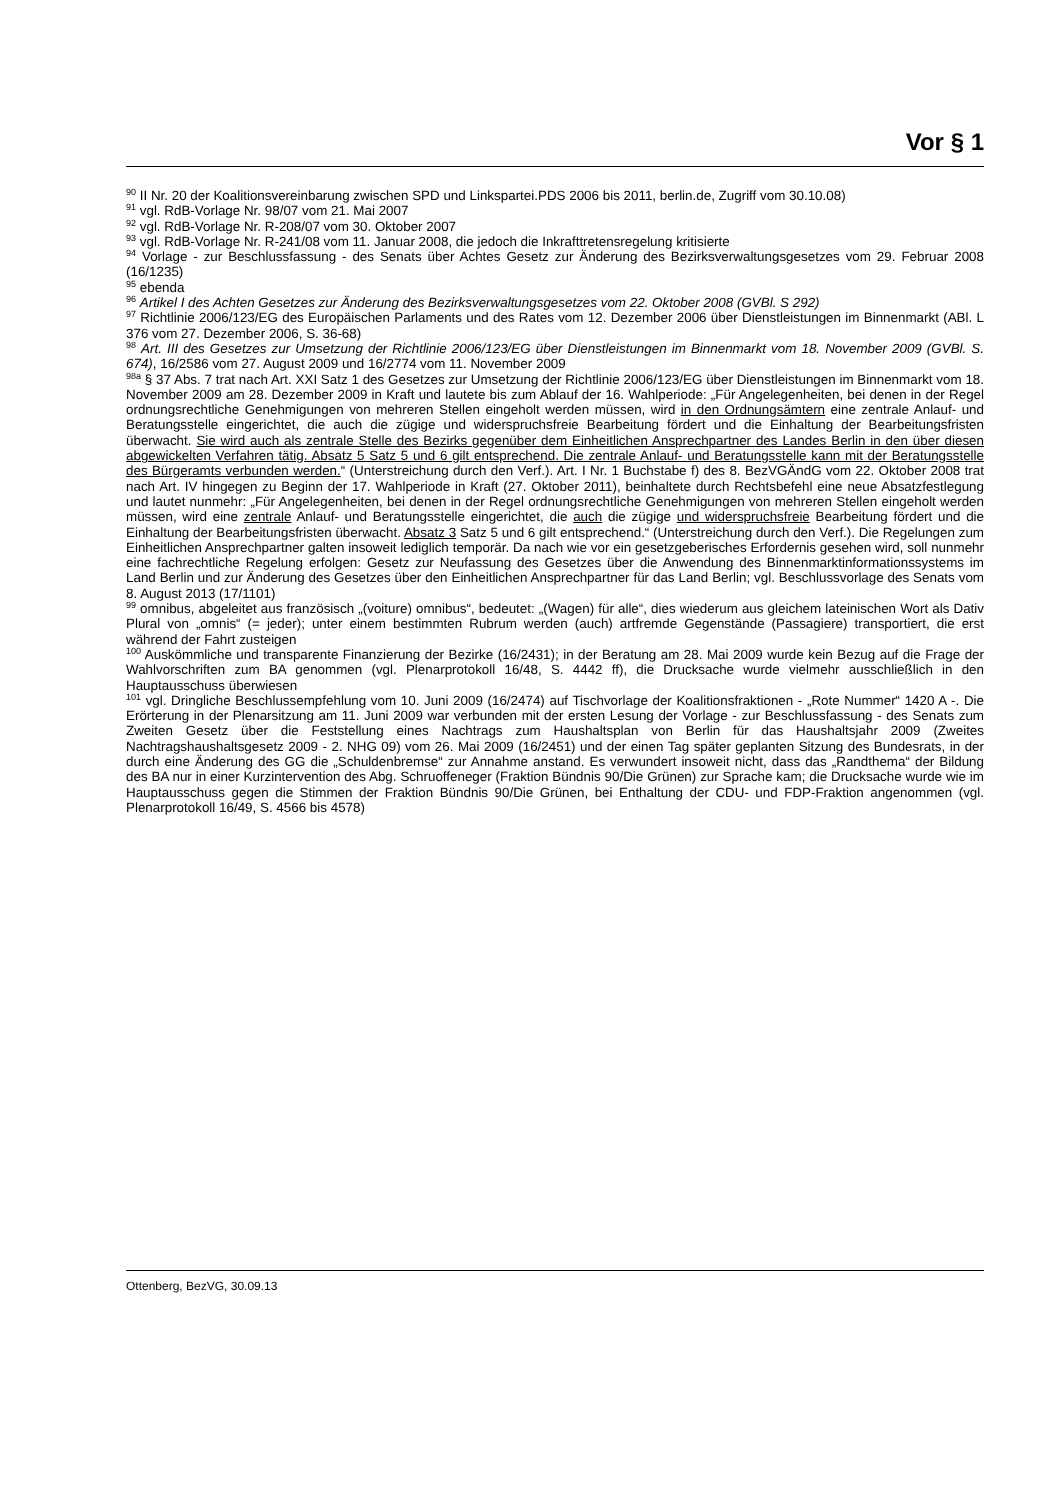Vor § 1
<sup>90</sup> II Nr. 20 der Koalitionsvereinbarung zwischen SPD und Linkspartei.PDS 2006 bis 2011, berlin.de, Zugriff vom 30.10.08)
<sup>91</sup> vgl. RdB-Vorlage Nr. 98/07 vom 21. Mai 2007
<sup>92</sup> vgl. RdB-Vorlage Nr. R-208/07 vom 30. Oktober 2007
<sup>93</sup> vgl. RdB-Vorlage Nr. R-241/08 vom 11. Januar 2008, die jedoch die Inkrafttretensregelung kritisierte
<sup>94</sup> Vorlage - zur Beschlussfassung - des Senats über Achtes Gesetz zur Änderung des Bezirksverwaltungsgesetzes vom 29. Februar 2008 (16/1235)
<sup>95</sup> ebenda
<sup>96</sup> Artikel I des Achten Gesetzes zur Änderung des Bezirksverwaltungsgesetzes vom 22. Oktober 2008 (GVBl. S 292)
<sup>97</sup> Richtlinie 2006/123/EG des Europäischen Parlaments und des Rates vom 12. Dezember 2006 über Dienstleistungen im Binnenmarkt (ABl. L 376 vom 27. Dezember 2006, S. 36-68)
<sup>98</sup> Art. III des Gesetzes zur Umsetzung der Richtlinie 2006/123/EG über Dienstleistungen im Binnenmarkt vom 18. November 2009 (GVBl. S. 674), 16/2586 vom 27. August 2009 und 16/2774 vom 11. November 2009
<sup>98a</sup> § 37 Abs. 7 trat nach Art. XXI Satz 1 des Gesetzes zur Umsetzung der Richtlinie 2006/123/EG über Dienstleistungen im Binnenmarkt vom 18. November 2009 am 28. Dezember 2009 in Kraft und lautete bis zum Ablauf der 16. Wahlperiode: „Für Angelegenheiten, bei denen in der Regel ordnungsrechtliche Genehmigungen von mehreren Stellen eingeholt werden müssen, wird in den Ordnungsämtern eine zentrale Anlauf- und Beratungsstelle eingerichtet, die auch die zügige und widerspruchsfreie Bearbeitung fördert und die Einhaltung der Bearbeitungsfristen überwacht. Sie wird auch als zentrale Stelle des Bezirks gegenüber dem Einheitlichen Ansprechpartner des Landes Berlin in den über diesen abgewickelten Verfahren tätig. Absatz 5 Satz 5 und 6 gilt entsprechend. Die zentrale Anlauf- und Beratungsstelle kann mit der Beratungsstelle des Bürgeramts verbunden werden.“ (Unterstreichung durch den Verf.). Art. I Nr. 1 Buchstabe f) des 8. BezVGÄndG vom 22. Oktober 2008 trat nach Art. IV hingegen zu Beginn der 17. Wahlperiode in Kraft (27. Oktober 2011), beinhaltete durch Rechtsbefehl eine neue Absatzfestlegung und lautet nunmehr: „Für Angelegenheiten, bei denen in der Regel ordnungsrechtliche Genehmigungen von mehreren Stellen eingeholt werden müssen, wird eine zentrale Anlauf- und Beratungsstelle eingerichtet, die auch die zügige und widerspruchsfreie Bearbeitung fördert und die Einhaltung der Bearbeitungsfristen überwacht. Absatz 3 Satz 5 und 6 gilt entsprechend.“ (Unterstreichung durch den Verf.). Die Regelungen zum Einheitlichen Ansprechpartner galten insoweit lediglich temporär. Da nach wie vor ein gesetzgeberisches Erfordernis gesehen wird, soll nunmehr eine fachrechtliche Regelung erfolgen: Gesetz zur Neufassung des Gesetzes über die Anwendung des Binnenmarktinformationssystems im Land Berlin und zur Änderung des Gesetzes über den Einheitlichen Ansprechpartner für das Land Berlin; vgl. Beschlussvorlage des Senats vom 8. August 2013 (17/1101)
<sup>99</sup> omnibus, abgeleitet aus französisch „(voiture) omnibus“, bedeutet: „(Wagen) für alle“, dies wiederum aus gleichem lateinischen Wort als Dativ Plural von „omnis“ (= jeder); unter einem bestimmten Rubrum werden (auch) artfremde Gegenstände (Passagiere) transportiert, die erst während der Fahrt zusteigen
<sup>100</sup> Auskömmliche und transparente Finanzierung der Bezirke (16/2431); in der Beratung am 28. Mai 2009 wurde kein Bezug auf die Frage der Wahlvorschriften zum BA genommen (vgl. Plenarprotokoll 16/48, S. 4442 ff), die Drucksache wurde vielmehr ausschließlich in den Hauptausschuss überwiesen
<sup>101</sup> vgl. Dringliche Beschlussempfehlung vom 10. Juni 2009 (16/2474) auf Tischvorlage der Koalitionsfraktionen - „Rote Nummer“ 1420 A -. Die Erörterung in der Plenarsitzung am 11. Juni 2009 war verbunden mit der ersten Lesung der Vorlage - zur Beschlussfassung - des Senats zum Zweiten Gesetz über die Feststellung eines Nachtrags zum Haushaltsplan von Berlin für das Haushaltsjahr 2009 (Zweites Nachtragshaushaltsgesetz 2009 - 2. NHG 09) vom 26. Mai 2009 (16/2451) und der einen Tag später geplanten Sitzung des Bundesrats, in der durch eine Änderung des GG die „Schuldenbremse“ zur Annahme anstand. Es verwundert insoweit nicht, dass das „Randthema“ der Bildung des BA nur in einer Kurzintervention des Abg. Schruoffeneger (Fraktion Bündnis 90/Die Grünen) zur Sprache kam; die Drucksache wurde wie im Hauptausschuss gegen die Stimmen der Fraktion Bündnis 90/Die Grünen, bei Enthaltung der CDU- und FDP-Fraktion angenommen (vgl. Plenarprotokoll 16/49, S. 4566 bis 4578)
Ottenberg, BezVG, 30.09.13